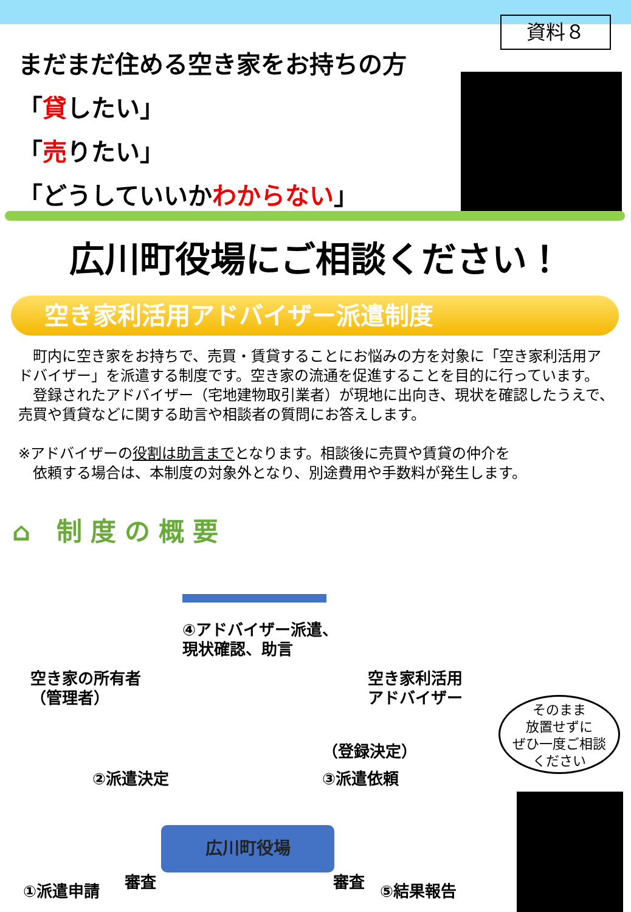資料８
まだまだ住める空き家をお持ちの方
「貸したい」
「売りたい」
「どうしていいかわからない」
広川町役場にご相談ください！
空き家利活用アドバイザー派遣制度
　町内に空き家をお持ちで、売買・賃貸することにお悩みの方を対象に「空き家利活用アドバイザー」を派遣する制度です。空き家の流通を促進することを目的に行っています。
　登録されたアドバイザー（宅地建物取引業者）が現地に出向き、現状を確認したうえで、売買や賃貸などに関する助言や相談者の質問にお答えします。
※アドバイザーの役割は助言までとなります。相談後に売買や賃貸の仲介を
　依頼する場合は、本制度の対象外となり、別途費用や手数料が発生します。
⌂ 制度の概要
④アドバイザー派遣、
現状確認、助言
空き家の所有者
（管理者）
空き家利活用
アドバイザー
（登録決定）
②派遣決定 ③派遣依頼
広川町役場
審査 審査
①派遣申請 ⑤結果報告
そのまま
放置せずに
ぜひ一度ご相談
ください